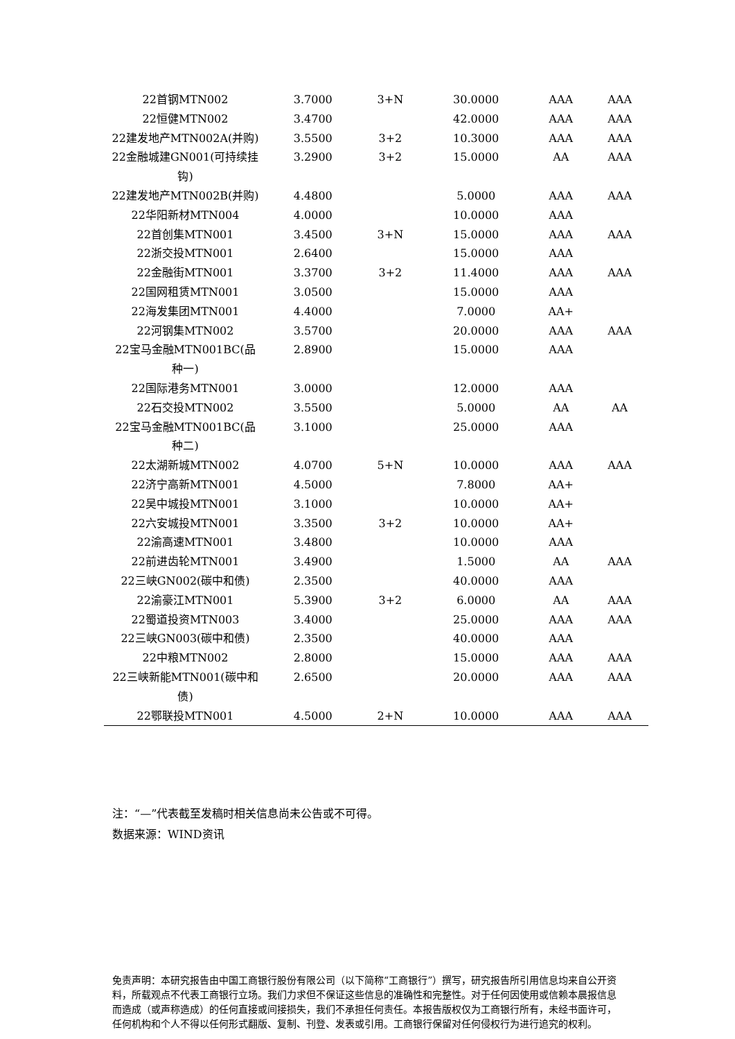| 22首钢MTN002 | 3.7000 | 3+N | 30.0000 | AAA | AAA |
| 22恒健MTN002 | 3.4700 | | 42.0000 | AAA | AAA |
| 22建发地产MTN002A(并购) | 3.5500 | 3+2 | 10.3000 | AAA | AAA |
| 22金融城建GN001(可持续挂钩) | 3.2900 | 3+2 | 15.0000 | AA | AAA |
| 22建发地产MTN002B(并购) | 4.4800 | | 5.0000 | AAA | AAA |
| 22华阳新材MTN004 | 4.0000 | | 10.0000 | AAA | |
| 22首创集MTN001 | 3.4500 | 3+N | 15.0000 | AAA | AAA |
| 22浙交投MTN001 | 2.6400 | | 15.0000 | AAA | |
| 22金融街MTN001 | 3.3700 | 3+2 | 11.4000 | AAA | AAA |
| 22国网租赁MTN001 | 3.0500 | | 15.0000 | AAA | |
| 22海发集团MTN001 | 4.4000 | | 7.0000 | AA+ | |
| 22河钢集MTN002 | 3.5700 | | 20.0000 | AAA | AAA |
| 22宝马金融MTN001BC(品种一) | 2.8900 | | 15.0000 | AAA | |
| 22国际港务MTN001 | 3.0000 | | 12.0000 | AAA | |
| 22石交投MTN002 | 3.5500 | | 5.0000 | AA | AA |
| 22宝马金融MTN001BC(品种二) | 3.1000 | | 25.0000 | AAA | |
| 22太湖新城MTN002 | 4.0700 | 5+N | 10.0000 | AAA | AAA |
| 22济宁高新MTN001 | 4.5000 | | 7.8000 | AA+ | |
| 22吴中城投MTN001 | 3.1000 | | 10.0000 | AA+ | |
| 22六安城投MTN001 | 3.3500 | 3+2 | 10.0000 | AA+ | |
| 22渝高速MTN001 | 3.4800 | | 10.0000 | AAA | |
| 22前进齿轮MTN001 | 3.4900 | | 1.5000 | AA | AAA |
| 22三峡GN002(碳中和债) | 2.3500 | | 40.0000 | AAA | |
| 22渝豪江MTN001 | 5.3900 | 3+2 | 6.0000 | AA | AAA |
| 22蜀道投资MTN003 | 3.4000 | | 25.0000 | AAA | AAA |
| 22三峡GN003(碳中和债) | 2.3500 | | 40.0000 | AAA | |
| 22中粮MTN002 | 2.8000 | | 15.0000 | AAA | AAA |
| 22三峡新能MTN001(碳中和债) | 2.6500 | | 20.0000 | AAA | AAA |
| 22鄂联投MTN001 | 4.5000 | 2+N | 10.0000 | AAA | AAA |
注：“—”代表截至发稿时相关信息尚未公告或不可得。
数据来源：WIND资讯
免责声明：本研究报告由中国工商银行股份有限公司（以下简称“工商银行”）撰写，研究报告所引用信息均来自公开资料，所载观点不代表工商银行立场。我们力求但不保证这些信息的准确性和完整性。对于任何因使用或信赖本晨报信息而造成（或声称造成）的任何直接或间接损失，我们不承担任何责任。本报告版权仅为工商银行所有，未经书面许可，任何机构和个人不得以任何形式翻版、复制、刊登、发表或引用。工商银行保留对任何侵权行为进行追究的权利。